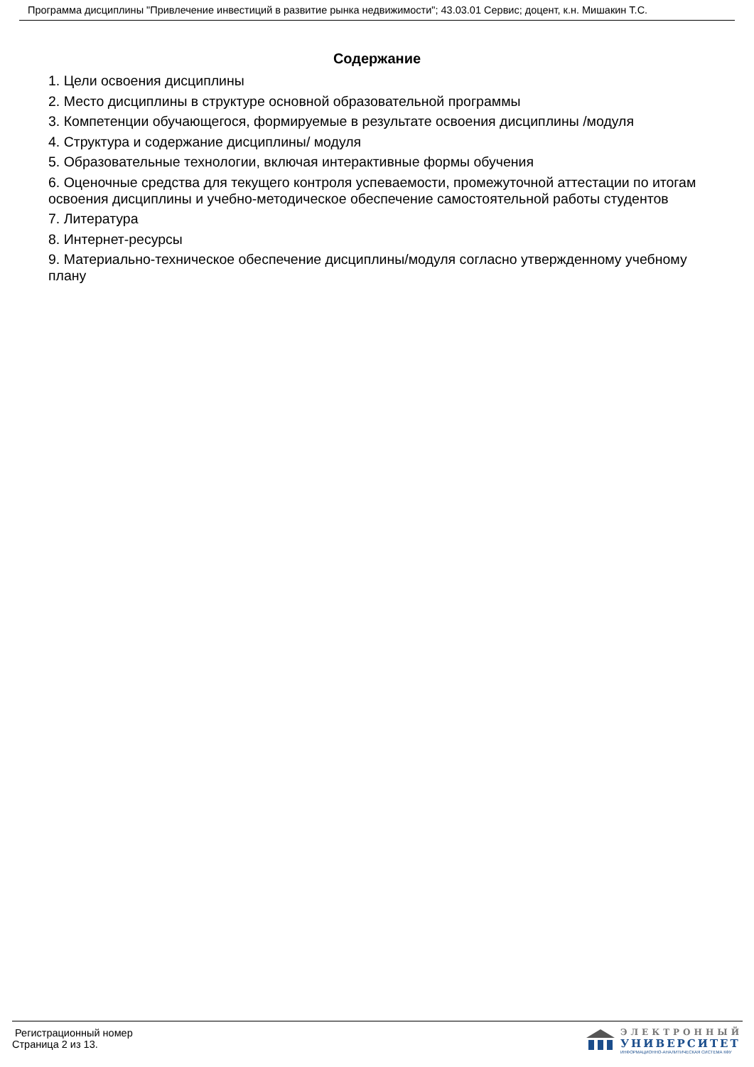Программа дисциплины "Привлечение инвестиций в развитие рынка недвижимости"; 43.03.01 Сервис; доцент, к.н. Мишакин Т.С.
Содержание
1. Цели освоения дисциплины
2. Место дисциплины в структуре основной образовательной программы
3. Компетенции обучающегося, формируемые в результате освоения дисциплины /модуля
4. Структура и содержание дисциплины/ модуля
5. Образовательные технологии, включая интерактивные формы обучения
6. Оценочные средства для текущего контроля успеваемости, промежуточной аттестации по итогам освоения дисциплины и учебно-методическое обеспечение самостоятельной работы студентов
7. Литература
8. Интернет-ресурсы
9. Материально-техническое обеспечение дисциплины/модуля согласно утвержденному учебному плану
Регистрационный номер
Страница 2 из 13.
ЭЛЕКТРОННЫЙ
УНИВЕРСИТЕТ
ИНФОРМАЦИОННО-АНАЛИТИЧЕСКАЯ СИСТЕМА КФУ